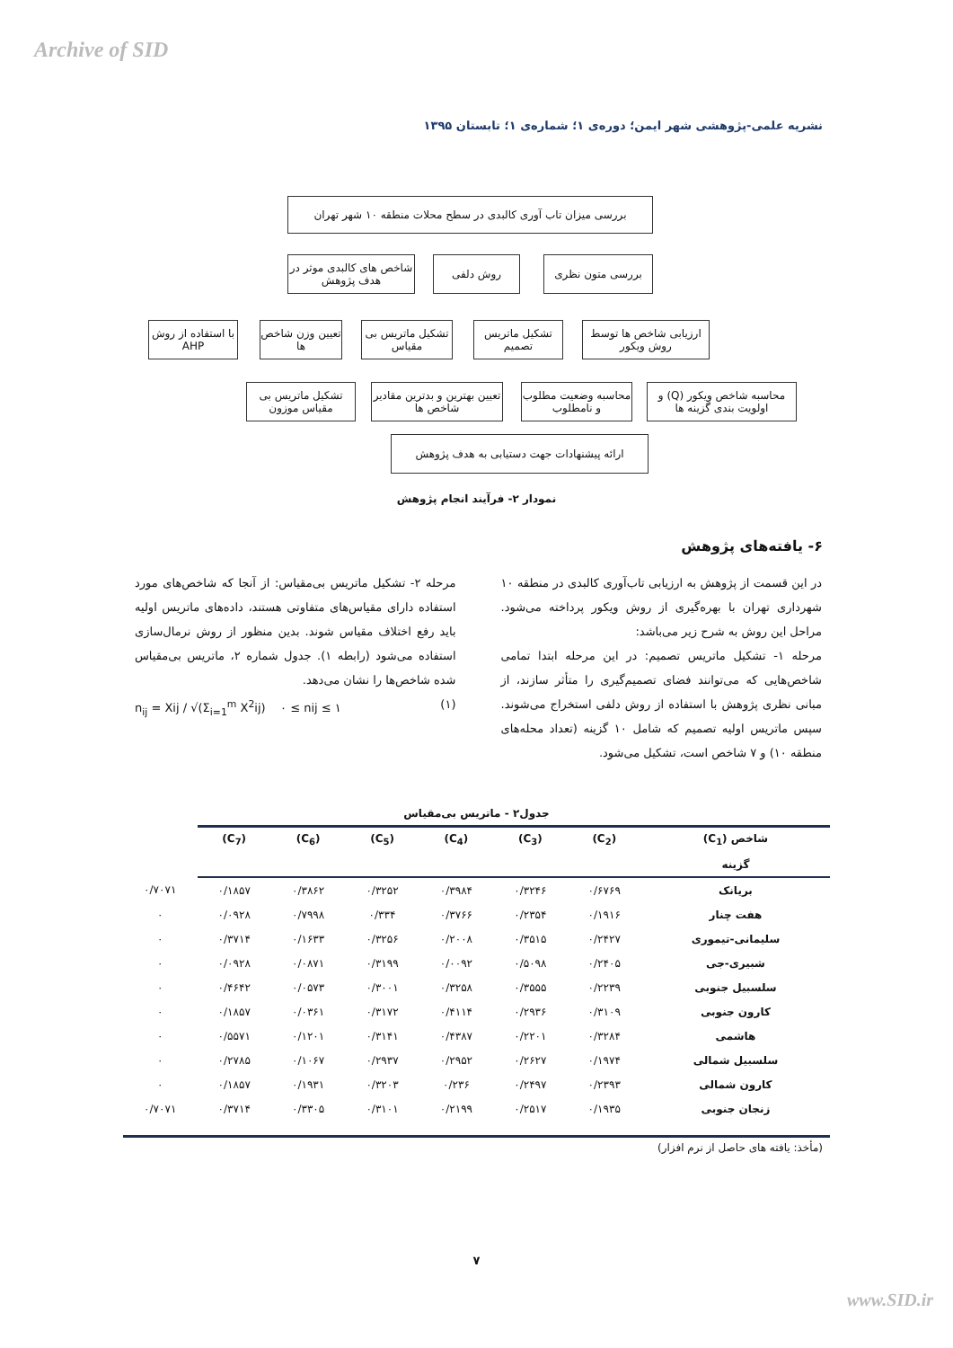Archive of SID
نشریه علمی-پژوهشی شهر ایمن؛ دوره‌ی ۱؛ شماره‌ی ۱؛ تابستان ۱۳۹۵
بررسی میزان تاب آوری کالبدی در سطح محلات منطقه ۱۰ شهر تهران
بررسی متون نظری
روش دلفی
شاخص های کالبدی موثر در هدف پژوهش
ارزیابی شاخص ها توسط روش ویکور
تشکیل ماتریس تصمیم
تشکیل ماتریس بی مقیاس
تعیین وزن شاخص ها
با استفاده از روش AHP
محاسبه شاخص ویکور (Q) و اولویت بندی گزینه ها
محاسبه وضعیت مطلوب و نامطلوب
تعیین بهترین و بدترین مقادیر شاخص ها
تشکیل ماتریس بی مقیاس موزون
ارائه پیشنهادات جهت دستیابی به هدف پژوهش
نمودار ۲- فرآیند انجام پژوهش
۶- یافته‌های پژوهش
در این قسمت از پژوهش به ارزیابی تاب‌آوری کالبدی در منطقه ۱۰ شهرداری تهران با بهره‌گیری از روش ویکور پرداخته می‌شود. مراحل این روش به شرح زیر می‌باشد:
مرحله ۱- تشکیل ماتریس تصمیم: در این مرحله ابتدا تمامی شاخص‌هایی که می‌توانند فضای تصمیم‌گیری را متأثر سازند، از مبانی نظری پژوهش با استفاده از روش دلفی استخراج می‌شوند. سپس ماتریس اولیه تصمیم که شامل ۱۰ گزینه (تعداد محله‌های منطقه ۱۰) و ۷ شاخص است، تشکیل می‌شود.
مرحله ۲- تشکیل ماتریس بی‌مقیاس: از آنجا که شاخص‌های مورد استفاده دارای مقیاس‌های متفاوتی هستند، داده‌های ماتریس اولیه باید رفع اختلاف مقیاس شوند. بدین منظور از روش نرمال‌سازی استفاده می‌شود (رابطه ۱). جدول شماره ۲، ماتریس بی‌مقیاس شده شاخص‌ها را نشان می‌دهد.
n<sub>ij</sub> = Xij / √(Σ<sub>i=1</sub><sup>m</sup> X<sup>2</sup>ij) ۰ ≤ nij ≤ ۱ (۱)
جدول۲ - ماتریس بی‌مقیاس
| شاخص (C<sub>1</sub>) | (C<sub>2</sub>) | (C<sub>3</sub>) | (C<sub>4</sub>) | (C<sub>5</sub>) | (C<sub>6</sub>) | (C<sub>7</sub>) | |
| --- | --- | --- | --- | --- | --- | --- | --- |
| گزینه | | | | | | | |
| بریانک | ۰/۶۷۶۹ | ۰/۳۲۴۶ | ۰/۳۹۸۴ | ۰/۳۲۵۲ | ۰/۳۸۶۲ | ۰/۱۸۵۷ | ۰/۷۰۷۱ |
| هفت چنار | ۰/۱۹۱۶ | ۰/۲۳۵۴ | ۰/۳۷۶۶ | ۰/۳۳۴ | ۰/۷۹۹۸ | ۰/۰۹۲۸ | ۰ |
| سلیمانی-تیموری | ۰/۲۴۲۷ | ۰/۳۵۱۵ | ۰/۲۰۰۸ | ۰/۳۲۵۶ | ۰/۱۶۳۳ | ۰/۳۷۱۴ | ۰ |
| شبیری-جی | ۰/۲۴۰۵ | ۰/۵۰۹۸ | ۰/۰۰۹۲ | ۰/۳۱۹۹ | ۰/۰۸۷۱ | ۰/۰۹۲۸ | ۰ |
| سلسبیل جنوبی | ۰/۲۲۳۹ | ۰/۳۵۵۵ | ۰/۳۲۵۸ | ۰/۳۰۰۱ | ۰/۰۵۷۳ | ۰/۴۶۴۲ | ۰ |
| کارون جنوبی | ۰/۳۱۰۹ | ۰/۲۹۳۶ | ۰/۴۱۱۴ | ۰/۳۱۷۲ | ۰/۰۳۶۱ | ۰/۱۸۵۷ | ۰ |
| هاشمی | ۰/۳۲۸۴ | ۰/۲۲۰۱ | ۰/۴۳۸۷ | ۰/۳۱۴۱ | ۰/۱۲۰۱ | ۰/۵۵۷۱ | ۰ |
| سلسبیل شمالی | ۰/۱۹۷۴ | ۰/۲۶۲۷ | ۰/۲۹۵۲ | ۰/۲۹۳۷ | ۰/۱۰۶۷ | ۰/۲۷۸۵ | ۰ |
| کارون شمالی | ۰/۲۳۹۳ | ۰/۲۴۹۷ | ۰/۲۳۶ | ۰/۳۲۰۳ | ۰/۱۹۳۱ | ۰/۱۸۵۷ | ۰ |
| زنجان جنوبی | ۰/۱۹۳۵ | ۰/۲۵۱۷ | ۰/۲۱۹۹ | ۰/۳۱۰۱ | ۰/۳۳۰۵ | ۰/۳۷۱۴ | ۰/۷۰۷۱ |
(مأخذ: یافته های حاصل از نرم افزار)
۷
www.SID.ir